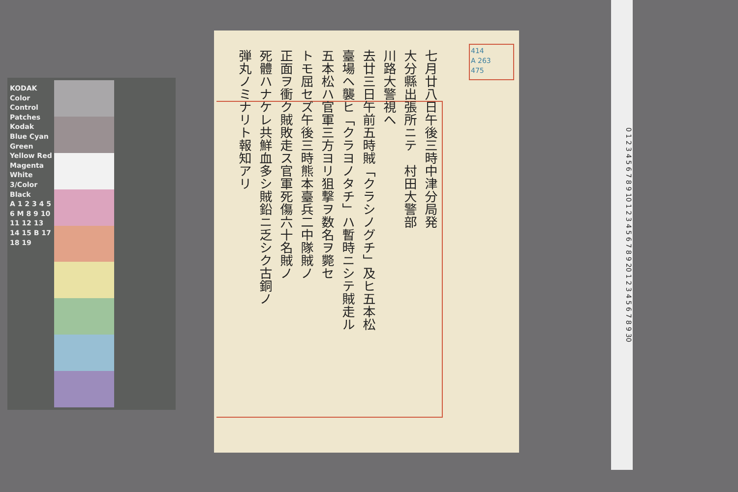KODAK Color Control Patches
Kodak
Blue Cyan Green Yellow Red Magenta White 3/Color Black
A 1 2 3 4 5 6 M 8 9 10 11 12 13 14 15 B 17 18 19
414
A 263
475
七月廿八日午後三時中津分局発
大分縣出張所ニテ　村田大警部
川路大警視へ
去廿三日午前五時賊「クラシノグチ」及ヒ五本松
臺場ヘ襲ヒ「クラヨノタチ」ハ暫時ニシテ賊走ル
五本松ハ官軍三方ヨリ狙撃ヲ数名ヲ斃セ
トモ屈セズ午後三時熊本臺兵二中隊賊ノ
正面ヲ衝ク賊敗走ス官軍死傷六十名賊ノ
死體ハナケレ共鮮血多シ賊鉛ニ乏シク古銅ノ
弾丸ノミナリト報知アリ
0 1 2 3 4 5 6 7 8 9 10 1 2 3 4 5 6 7 8 9 20 1 2 3 4 5 6 7 8 9 30